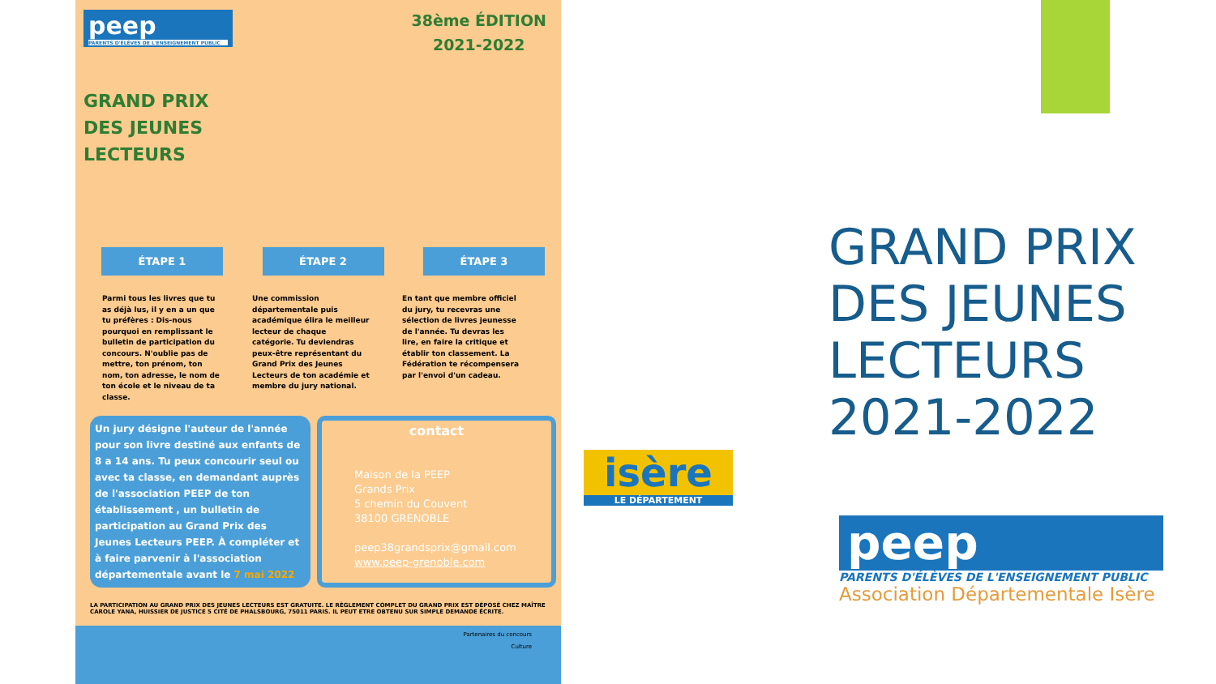peep
PARENTS D'ÉLÈVES DE L'ENSEIGNEMENT PUBLIC
38ème ÉDITION
2021-2022
GRAND PRIX
DES JEUNES
LECTEURS
ÉTAPE 1 ÉTAPE 2 ÉTAPE 3
Parmi tous les livres que tu as déjà lus, il y en a un que tu préfères : Dis-nous pourquoi en remplissant le bulletin de participation du concours. N'oublie pas de mettre, ton prénom, ton nom, ton adresse, le nom de ton école et le niveau de ta classe.
Une commission départementale puis académique élira le meilleur lecteur de chaque catégorie. Tu deviendras peux-être représentant du Grand Prix des Jeunes Lecteurs de ton académie et membre du jury national.
En tant que membre officiel du jury, tu recevras une sélection de livres jeunesse de l'année. Tu devras les lire, en faire la critique et établir ton classement. La Fédération te récompensera par l'envoi d'un cadeau.
Un jury désigne l'auteur de l'année pour son livre destiné aux enfants de 8 a 14 ans. Tu peux concourir seul ou avec ta classe, en demandant auprès de l'association PEEP de ton établissement , un bulletin de participation au Grand Prix des Jeunes Lecteurs PEEP. À compléter et à faire parvenir à l'association départementale avant le 7 mai 2022
contact
Maison de la PEEP
Grands Prix
5 chemin du Couvent
38100 GRENOBLE
peep38grandsprix@gmail.com
www.peep-grenoble.com
LA PARTICIPATION AU GRAND PRIX DES JEUNES LECTEURS EST GRATUITE. LE RÈGLEMENT COMPLET DU GRAND PRIX EST DÉPOSÉ CHEZ MAÎTRE CAROLE YANA, HUISSIER DE JUSTICE 5 CITÉ DE PHALSBOURG, 75011 PARIS. IL PEUT ETRE OBTENU SUR SIMPLE DEMANDE ÉCRITE.
Partenaires du concours
Culture
GRAND PRIX
DES JEUNES
LECTEURS
2021-2022
isère
LE DÉPARTEMENT
peep
PARENTS D'ÉLÈVES DE L'ENSEIGNEMENT PUBLIC
Association Départementale Isère